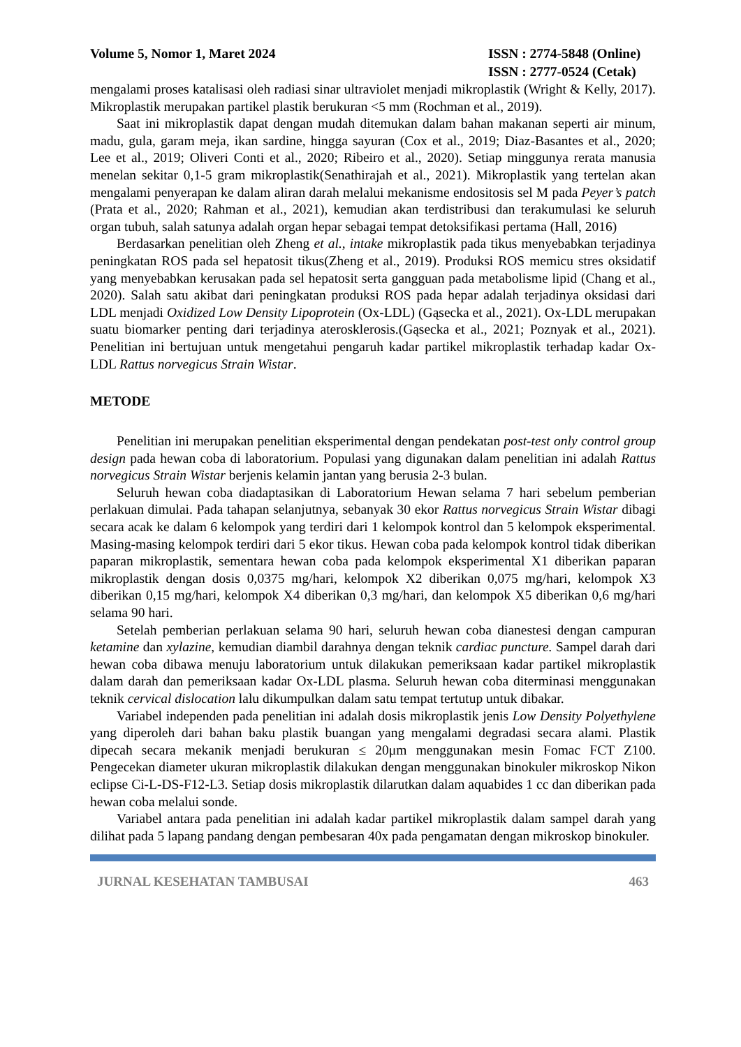Volume 5, Nomor 1, Maret 2024 ISSN : 2774-5848 (Online)
ISSN : 2777-0524 (Cetak)
mengalami proses katalisasi oleh radiasi sinar ultraviolet menjadi mikroplastik (Wright & Kelly, 2017). Mikroplastik merupakan partikel plastik berukuran <5 mm (Rochman et al., 2019).
Saat ini mikroplastik dapat dengan mudah ditemukan dalam bahan makanan seperti air minum, madu, gula, garam meja, ikan sardine, hingga sayuran (Cox et al., 2019; Diaz-Basantes et al., 2020; Lee et al., 2019; Oliveri Conti et al., 2020; Ribeiro et al., 2020). Setiap minggunya rerata manusia menelan sekitar 0,1-5 gram mikroplastik(Senathirajah et al., 2021). Mikroplastik yang tertelan akan mengalami penyerapan ke dalam aliran darah melalui mekanisme endositosis sel M pada Peyer’s patch (Prata et al., 2020; Rahman et al., 2021), kemudian akan terdistribusi dan terakumulasi ke seluruh organ tubuh, salah satunya adalah organ hepar sebagai tempat detoksifikasi pertama (Hall, 2016)
Berdasarkan penelitian oleh Zheng et al., intake mikroplastik pada tikus menyebabkan terjadinya peningkatan ROS pada sel hepatosit tikus(Zheng et al., 2019). Produksi ROS memicu stres oksidatif yang menyebabkan kerusakan pada sel hepatosit serta gangguan pada metabolisme lipid (Chang et al., 2020). Salah satu akibat dari peningkatan produksi ROS pada hepar adalah terjadinya oksidasi dari LDL menjadi Oxidized Low Density Lipoprotein (Ox-LDL) (Gąsecka et al., 2021). Ox-LDL merupakan suatu biomarker penting dari terjadinya aterosklerosis.(Gąsecka et al., 2021; Poznyak et al., 2021). Penelitian ini bertujuan untuk mengetahui pengaruh kadar partikel mikroplastik terhadap kadar Ox-LDL Rattus norvegicus Strain Wistar.
METODE
Penelitian ini merupakan penelitian eksperimental dengan pendekatan post-test only control group design pada hewan coba di laboratorium. Populasi yang digunakan dalam penelitian ini adalah Rattus norvegicus Strain Wistar berjenis kelamin jantan yang berusia 2-3 bulan.
Seluruh hewan coba diadaptasikan di Laboratorium Hewan selama 7 hari sebelum pemberian perlakuan dimulai. Pada tahapan selanjutnya, sebanyak 30 ekor Rattus norvegicus Strain Wistar dibagi secara acak ke dalam 6 kelompok yang terdiri dari 1 kelompok kontrol dan 5 kelompok eksperimental. Masing-masing kelompok terdiri dari 5 ekor tikus. Hewan coba pada kelompok kontrol tidak diberikan paparan mikroplastik, sementara hewan coba pada kelompok eksperimental X1 diberikan paparan mikroplastik dengan dosis 0,0375 mg/hari, kelompok X2 diberikan 0,075 mg/hari, kelompok X3 diberikan 0,15 mg/hari, kelompok X4 diberikan 0,3 mg/hari, dan kelompok X5 diberikan 0,6 mg/hari selama 90 hari.
Setelah pemberian perlakuan selama 90 hari, seluruh hewan coba dianestesi dengan campuran ketamine dan xylazine, kemudian diambil darahnya dengan teknik cardiac puncture. Sampel darah dari hewan coba dibawa menuju laboratorium untuk dilakukan pemeriksaan kadar partikel mikroplastik dalam darah dan pemeriksaan kadar Ox-LDL plasma. Seluruh hewan coba diterminasi menggunakan teknik cervical dislocation lalu dikumpulkan dalam satu tempat tertutup untuk dibakar.
Variabel independen pada penelitian ini adalah dosis mikroplastik jenis Low Density Polyethylene yang diperoleh dari bahan baku plastik buangan yang mengalami degradasi secara alami. Plastik dipecah secara mekanik menjadi berukuran ≤ 20μm menggunakan mesin Fomac FCT Z100. Pengecekan diameter ukuran mikroplastik dilakukan dengan menggunakan binokuler mikroskop Nikon eclipse Ci-L-DS-F12-L3. Setiap dosis mikroplastik dilarutkan dalam aquabides 1 cc dan diberikan pada hewan coba melalui sonde.
Variabel antara pada penelitian ini adalah kadar partikel mikroplastik dalam sampel darah yang dilihat pada 5 lapang pandang dengan pembesaran 40x pada pengamatan dengan mikroskop binokuler.
JURNAL KESEHATAN TAMBUSAI 463